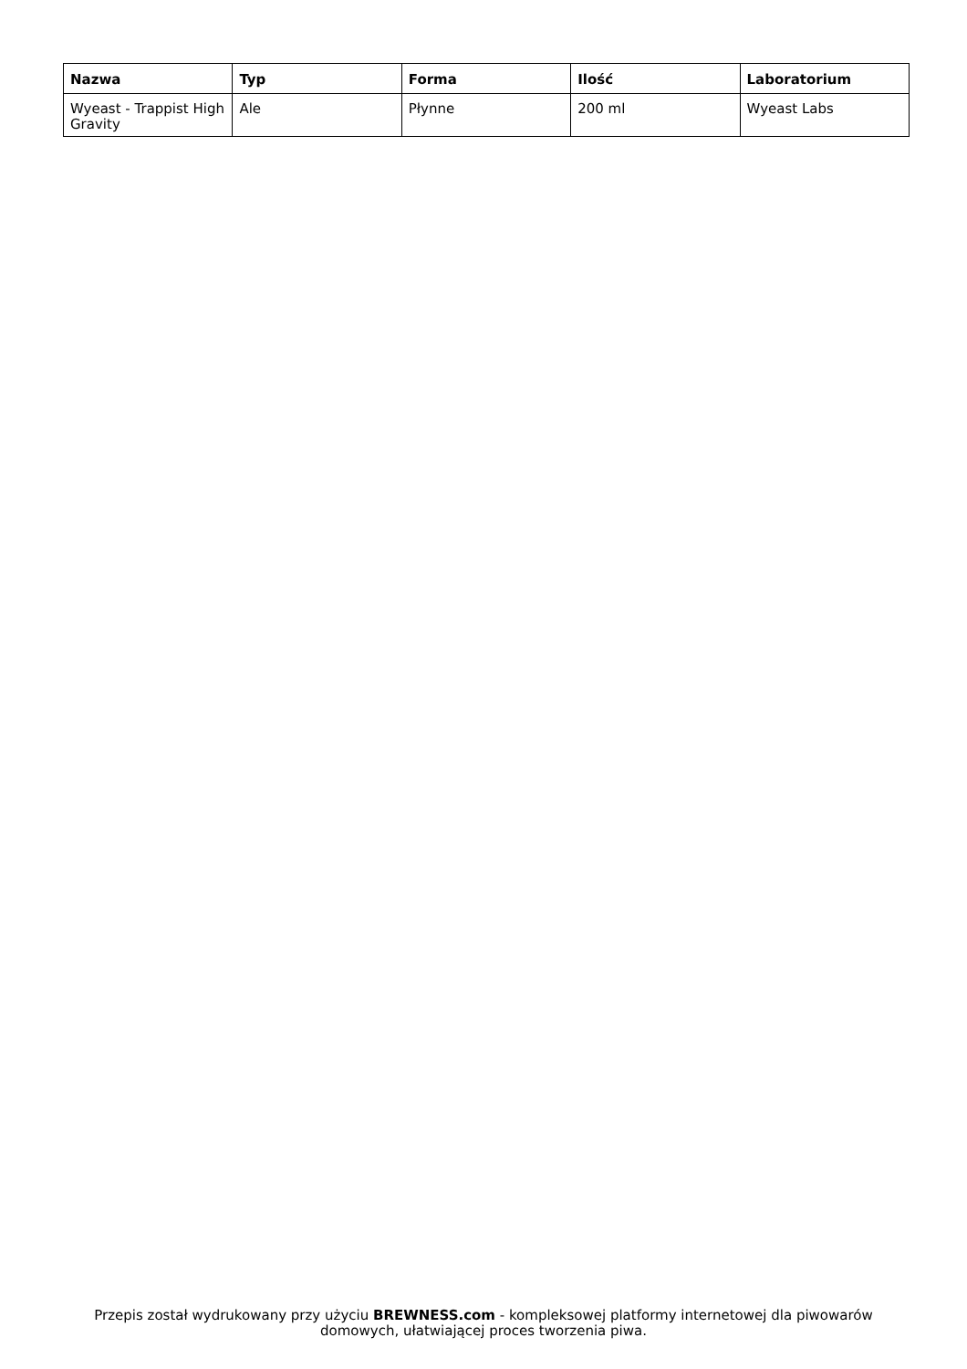| Nazwa | Typ | Forma | Ilość | Laboratorium |
| --- | --- | --- | --- | --- |
| Wyeast - Trappist High Gravity | Ale | Płynne | 200 ml | Wyeast Labs |
Przepis został wydrukowany przy użyciu BREWNESS.com - kompleksowej platformy internetowej dla piwowarów domowych, ułatwiającej proces tworzenia piwa.